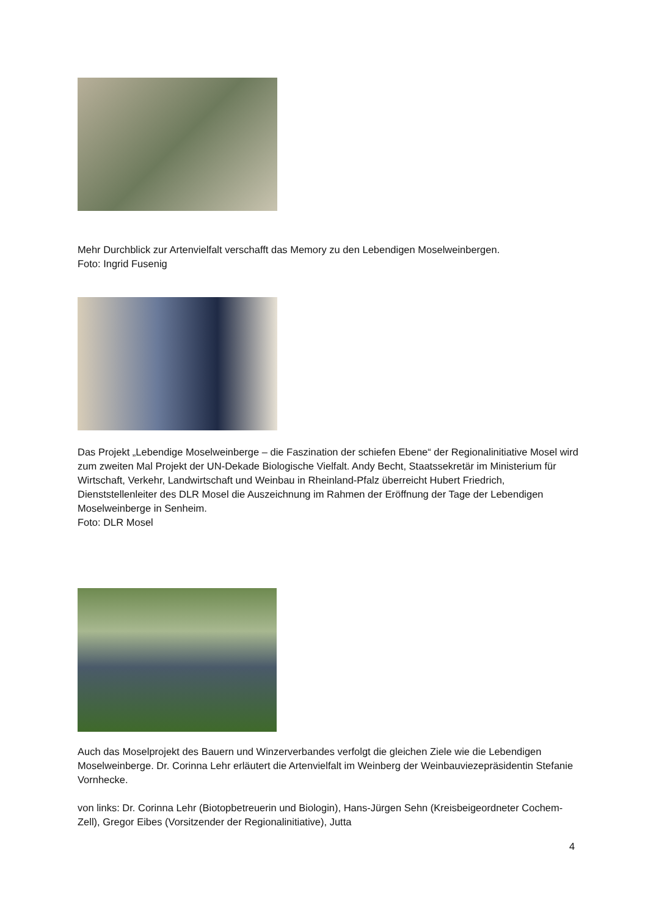Mehr Durchblick zur Artenvielfalt verschafft das Memory zu den Lebendigen Moselweinbergen.
Foto: Ingrid Fusenig
Das Projekt „Lebendige Moselweinberge – die Faszination der schiefen Ebene“ der Regionalinitiative Mosel wird zum zweiten Mal Projekt der UN-Dekade Biologische Vielfalt. Andy Becht, Staatssekretär im Ministerium für Wirtschaft, Verkehr, Landwirtschaft und Weinbau in Rheinland-Pfalz überreicht Hubert Friedrich, Dienststellenleiter des DLR Mosel die Auszeichnung im Rahmen der Eröffnung der Tage der Lebendigen Moselweinberge in Senheim.
Foto: DLR Mosel
Auch das Moselprojekt des Bauern und Winzerverbandes verfolgt die gleichen Ziele wie die Lebendigen Moselweinberge. Dr. Corinna Lehr erläutert die Artenvielfalt im Weinberg der Weinbauviezepräsidentin Stefanie Vornhecke.
von links: Dr. Corinna Lehr (Biotopbetreuerin und Biologin), Hans-Jürgen Sehn (Kreisbeigeordneter Cochem-Zell), Gregor Eibes (Vorsitzender der Regionalinitiative), Jutta
4